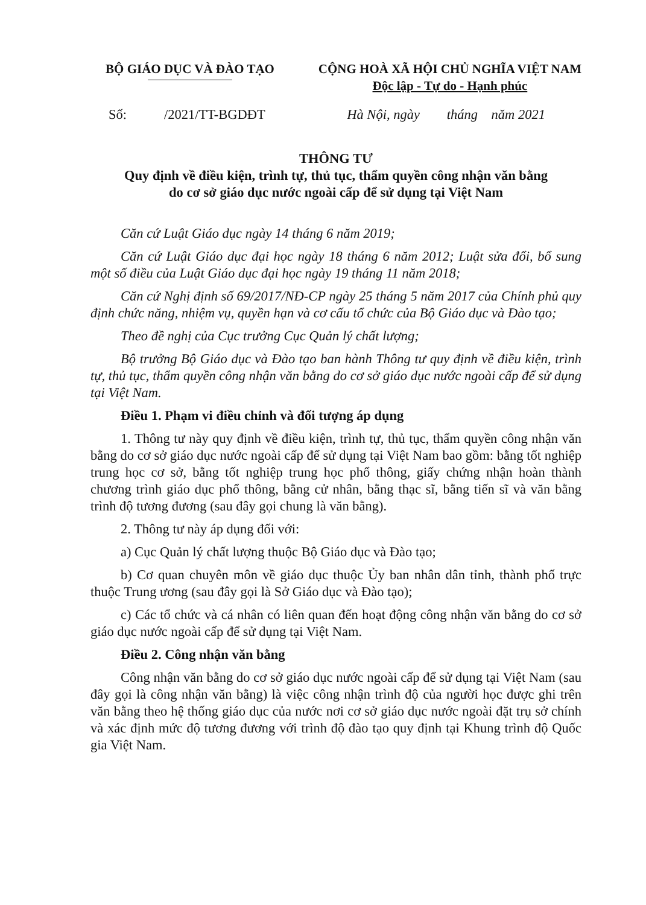BỘ GIÁO DỤC VÀ ĐÀO TẠO CỘNG HOÀ XÃ HỘI CHỦ NGHĨA VIỆT NAM
Độc lập - Tự do - Hạnh phúc
Số: /2021/TT-BGDĐT Hà Nội, ngày tháng năm 2021
THÔNG TƯ
Quy định về điều kiện, trình tự, thủ tục, thẩm quyền công nhận văn bằng
do cơ sở giáo dục nước ngoài cấp để sử dụng tại Việt Nam
Căn cứ Luật Giáo dục ngày 14 tháng 6 năm 2019;
Căn cứ Luật Giáo dục đại học ngày 18 tháng 6 năm 2012; Luật sửa đổi, bổ sung một số điều của Luật Giáo dục đại học ngày 19 tháng 11 năm 2018;
Căn cứ Nghị định số 69/2017/NĐ-CP ngày 25 tháng 5 năm 2017 của Chính phủ quy định chức năng, nhiệm vụ, quyền hạn và cơ cấu tổ chức của Bộ Giáo dục và Đào tạo;
Theo đề nghị của Cục trưởng Cục Quản lý chất lượng;
Bộ trưởng Bộ Giáo dục và Đào tạo ban hành Thông tư quy định về điều kiện, trình tự, thủ tục, thẩm quyền công nhận văn bằng do cơ sở giáo dục nước ngoài cấp để sử dụng tại Việt Nam.
Điều 1. Phạm vi điều chỉnh và đối tượng áp dụng
1. Thông tư này quy định về điều kiện, trình tự, thủ tục, thẩm quyền công nhận văn bằng do cơ sở giáo dục nước ngoài cấp để sử dụng tại Việt Nam bao gồm: bằng tốt nghiệp trung học cơ sở, bằng tốt nghiệp trung học phổ thông, giấy chứng nhận hoàn thành chương trình giáo dục phổ thông, bằng cử nhân, bằng thạc sĩ, bằng tiến sĩ và văn bằng trình độ tương đương (sau đây gọi chung là văn bằng).
2. Thông tư này áp dụng đối với:
a) Cục Quản lý chất lượng thuộc Bộ Giáo dục và Đào tạo;
b) Cơ quan chuyên môn về giáo dục thuộc Ủy ban nhân dân tỉnh, thành phố trực thuộc Trung ương (sau đây gọi là Sở Giáo dục và Đào tạo);
c) Các tổ chức và cá nhân có liên quan đến hoạt động công nhận văn bằng do cơ sở giáo dục nước ngoài cấp để sử dụng tại Việt Nam.
Điều 2. Công nhận văn bằng
Công nhận văn bằng do cơ sở giáo dục nước ngoài cấp để sử dụng tại Việt Nam (sau đây gọi là công nhận văn bằng) là việc công nhận trình độ của người học được ghi trên văn bằng theo hệ thống giáo dục của nước nơi cơ sở giáo dục nước ngoài đặt trụ sở chính và xác định mức độ tương đương với trình độ đào tạo quy định tại Khung trình độ Quốc gia Việt Nam.